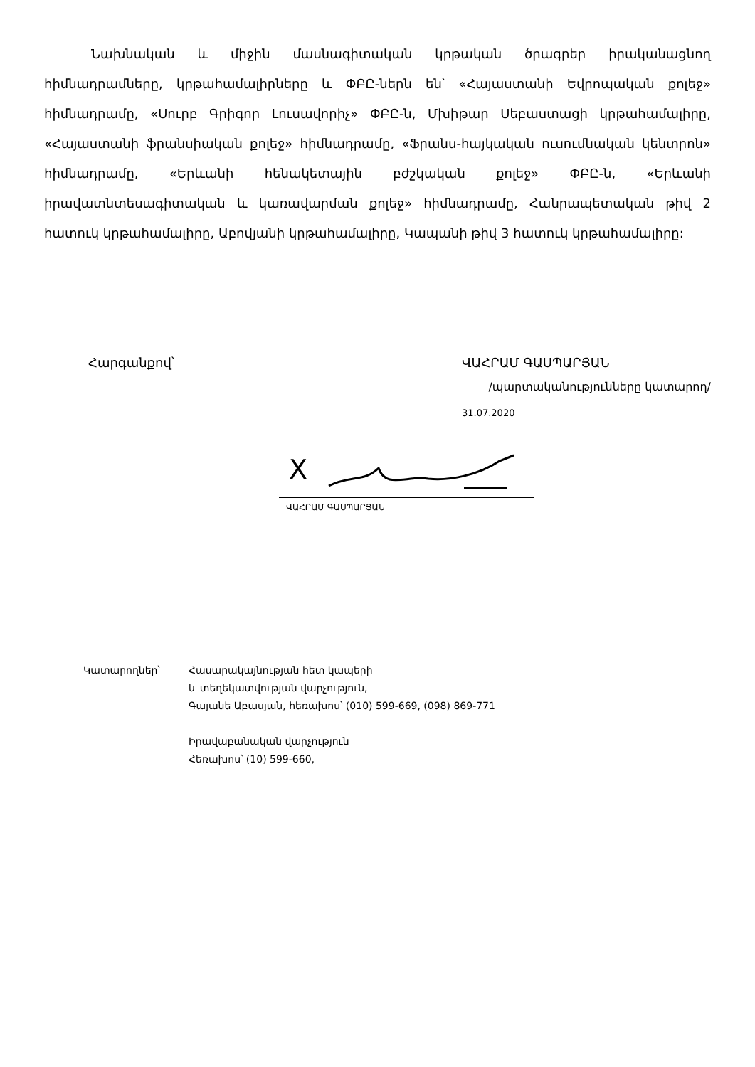Նախնական և միջին մասնագիտական կրթական ծրագրեր իրականացնող հիմնադրամները, կրթահամալիրները և ՓԲԸ-ներն են՝ «Հայաստանի Եվրոպական քոլեջ» հիմնադրամը, «Սուրբ Գրիգոր Լուսավորիչ» ՓԲԸ-ն, Մխիթար Սեբաստացի կրթահամալիրը, «Հայաստանի ֆրանսիական քոլեջ» հիմնադրամը, «Ֆրանս-հայկական ուսումնական կենտրոն» հիմնադրամը, «Երևանի հենակետային բժշկական քոլեջ» ՓԲԸ-ն, «Երևանի իրավատնտեսագիտական և կառավարման քոլեջ» հիմնադրամը, Հանրապետական թիվ 2 հատուկ կրթահամալիրը, Աբովյանի կրթահամալիրը, Կապանի թիվ 3 հատուկ կրթահամալիրը:
Հարգանքով՝ ՎԱՀՐԱՄ ԳԱՍՊԱՐՅԱՆ
/պարտականությունները կատարող/
31.07.2020
X
ՎԱՀՐԱՄ ԳԱՍՊԱՐՅԱՆ
Կատարողներ՝ Հասարակայնության հետ կապերի
և տեղեկատվության վարչություն,
Գայանե Աբասյան, հեռախոս՝ (010) 599-669, (098) 869-771
Իրավաբանական վարչություն
Հեռախոս՝ (10) 599-660,